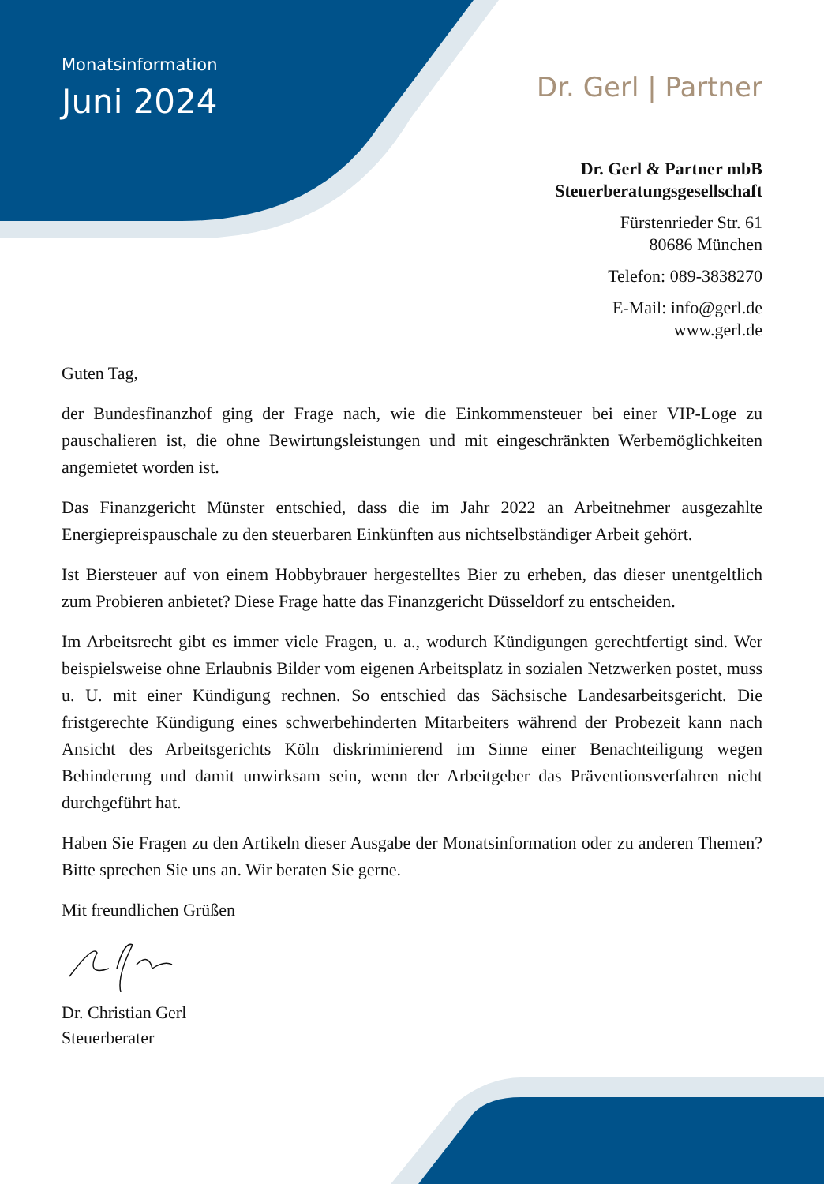Monatsinformation
Juni 2024
Dr. Gerl | Partner
Dr. Gerl & Partner mbB
Steuerberatungsgesellschaft
Fürstenrieder Str. 61
80686 München
Telefon: 089-3838270
E-Mail: info@gerl.de
www.gerl.de
Guten Tag,
der Bundesfinanzhof ging der Frage nach, wie die Einkommensteuer bei einer VIP-Loge zu pauschalieren ist, die ohne Bewirtungsleistungen und mit eingeschränkten Werbemöglichkeiten angemietet worden ist.
Das Finanzgericht Münster entschied, dass die im Jahr 2022 an Arbeitnehmer ausgezahlte Energiepreispauschale zu den steuerbaren Einkünften aus nichtselbständiger Arbeit gehört.
Ist Biersteuer auf von einem Hobbybrauer hergestelltes Bier zu erheben, das dieser unentgeltlich zum Probieren anbietet? Diese Frage hatte das Finanzgericht Düsseldorf zu entscheiden.
Im Arbeitsrecht gibt es immer viele Fragen, u. a., wodurch Kündigungen gerechtfertigt sind. Wer beispielsweise ohne Erlaubnis Bilder vom eigenen Arbeitsplatz in sozialen Netzwerken postet, muss u. U. mit einer Kündigung rechnen. So entschied das Sächsische Landesarbeitsgericht. Die fristgerechte Kündigung eines schwerbehinderten Mitarbeiters während der Probezeit kann nach Ansicht des Arbeitsgerichts Köln diskriminierend im Sinne einer Benachteiligung wegen Behinderung und damit unwirksam sein, wenn der Arbeitgeber das Präventionsverfahren nicht durchgeführt hat.
Haben Sie Fragen zu den Artikeln dieser Ausgabe der Monatsinformation oder zu anderen Themen? Bitte sprechen Sie uns an. Wir beraten Sie gerne.
Mit freundlichen Grüßen
Dr. Christian Gerl
Steuerberater